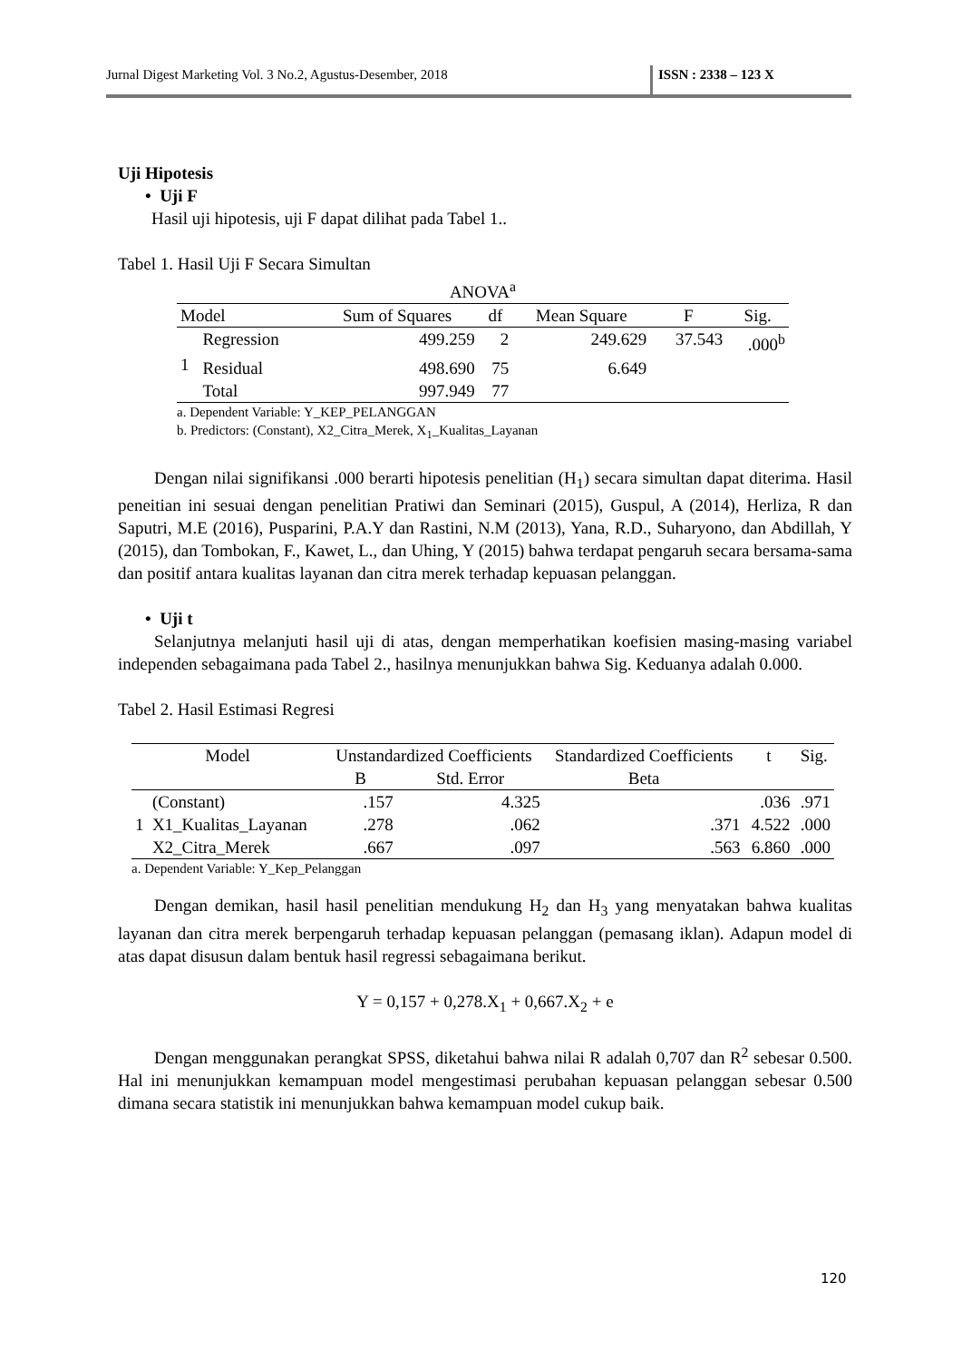Jurnal Digest Marketing Vol. 3 No.2, Agustus-Desember, 2018 ISSN : 2338 – 123 X
Uji Hipotesis
• Uji F
Hasil uji hipotesis, uji F dapat dilihat pada Tabel 1..
Tabel 1. Hasil Uji F Secara Simultan
ANOVA<sup>a</sup>
| Model | | Sum of Squares | df | Mean Square | F | Sig. |
| --- | --- | --- | --- | --- | --- | --- |
| 1 | Regression | 499.259 | 2 | 249.629 | 37.543 | .000<sup>b</sup> |
| | Residual | 498.690 | 75 | 6.649 | | |
| | Total | 997.949 | 77 | | | |
a. Dependent Variable: Y_KEP_PELANGGAN
b. Predictors: (Constant), X2_Citra_Merek, X<sub>1</sub>_Kualitas_Layanan
Dengan nilai signifikansi .000 berarti hipotesis penelitian (H<sub>1</sub>) secara simultan dapat diterima. Hasil peneitian ini sesuai dengan penelitian Pratiwi dan Seminari (2015), Guspul, A (2014), Herliza, R dan Saputri, M.E (2016), Pusparini, P.A.Y dan Rastini, N.M (2013), Yana, R.D., Suharyono, dan Abdillah, Y (2015), dan Tombokan, F., Kawet, L., dan Uhing, Y (2015) bahwa terdapat pengaruh secara bersama-sama dan positif antara kualitas layanan dan citra merek terhadap kepuasan pelanggan.
• Uji t
Selanjutnya melanjuti hasil uji di atas, dengan memperhatikan koefisien masing-masing variabel independen sebagaimana pada Tabel 2., hasilnya menunjukkan bahwa Sig. Keduanya adalah 0.000.
Tabel 2. Hasil Estimasi Regresi
| Model | | Unstandardized Coefficients | | Standardized Coefficients | t | Sig. |
| --- | --- | --- | --- | --- | --- | --- |
| | | B | Std. Error | Beta | | |
| 1 | (Constant) | .157 | 4.325 | | .036 | .971 |
| | X1_Kualitas_Layanan | .278 | .062 | .371 | 4.522 | .000 |
| | X2_Citra_Merek | .667 | .097 | .563 | 6.860 | .000 |
a. Dependent Variable: Y_Kep_Pelanggan
Dengan demikan, hasil hasil penelitian mendukung H<sub>2</sub> dan H<sub>3</sub> yang menyatakan bahwa kualitas layanan dan citra merek berpengaruh terhadap kepuasan pelanggan (pemasang iklan). Adapun model di atas dapat disusun dalam bentuk hasil regressi sebagaimana berikut.
Y = 0,157 + 0,278.X<sub>1</sub> + 0,667.X<sub>2</sub> + e
Dengan menggunakan perangkat SPSS, diketahui bahwa nilai R adalah 0,707 dan R<sup>2</sup> sebesar 0.500. Hal ini menunjukkan kemampuan model mengestimasi perubahan kepuasan pelanggan sebesar 0.500 dimana secara statistik ini menunjukkan bahwa kemampuan model cukup baik.
120